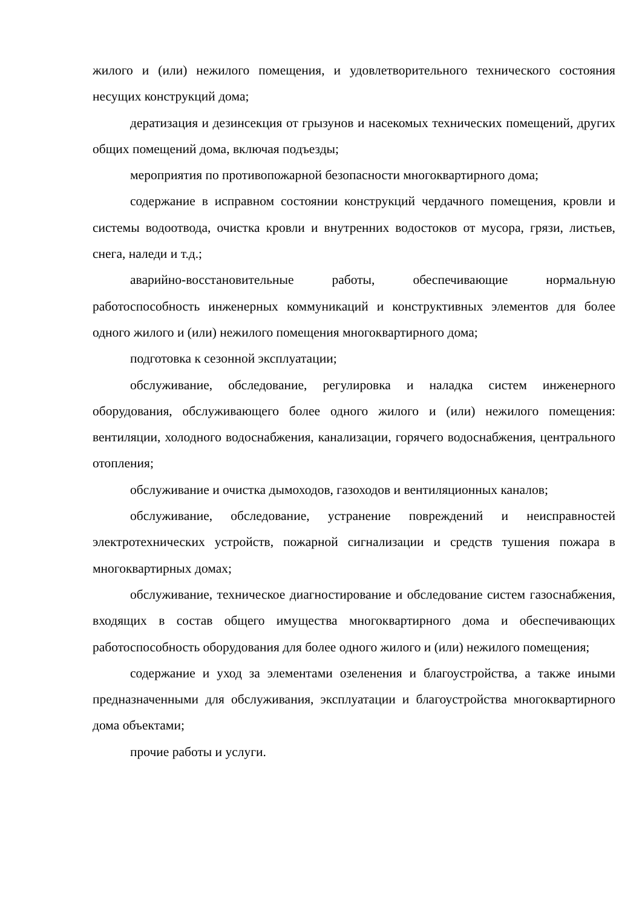жилого и (или) нежилого помещения, и удовлетворительного технического состояния несущих конструкций дома;
дератизация и дезинсекция от грызунов и насекомых технических помещений, других общих помещений дома, включая подъезды;
мероприятия по противопожарной безопасности многоквартирного дома;
содержание в исправном состоянии конструкций чердачного помещения, кровли и системы водоотвода, очистка кровли и внутренних водостоков от мусора, грязи, листьев, снега, наледи и т.д.;
аварийно-восстановительные работы, обеспечивающие нормальную работоспособность инженерных коммуникаций и конструктивных элементов для более одного жилого и (или) нежилого помещения многоквартирного дома;
подготовка к сезонной эксплуатации;
обслуживание, обследование, регулировка и наладка систем инженерного оборудования, обслуживающего более одного жилого и (или) нежилого помещения: вентиляции, холодного водоснабжения, канализации, горячего водоснабжения, центрального отопления;
обслуживание и очистка дымоходов, газоходов и вентиляционных каналов;
обслуживание, обследование, устранение повреждений и неисправностей электротехнических устройств, пожарной сигнализации и средств тушения пожара в многоквартирных домах;
обслуживание, техническое диагностирование и обследование систем газоснабжения, входящих в состав общего имущества многоквартирного дома и обеспечивающих работоспособность оборудования для более одного жилого и (или) нежилого помещения;
содержание и уход за элементами озеленения и благоустройства, а также иными предназначенными для обслуживания, эксплуатации и благоустройства многоквартирного дома объектами;
прочие работы и услуги.